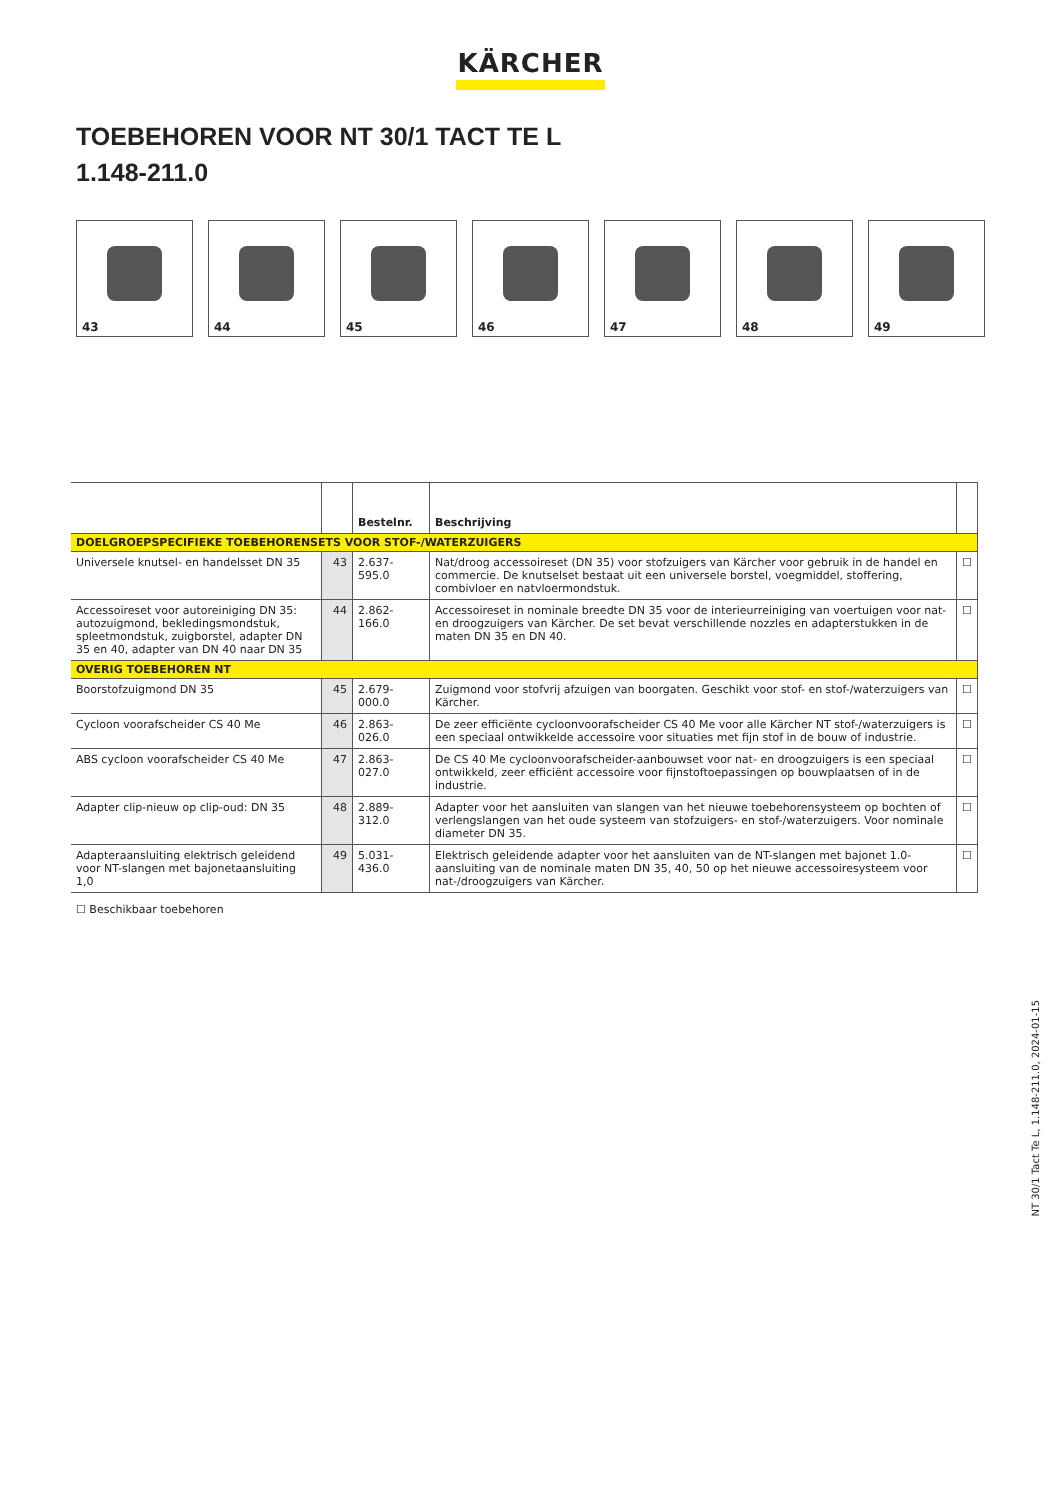KÄRCHER
TOEBEHOREN VOOR NT 30/1 TACT TE L
1.148-211.0
43
44
45
46
47
48
49
| | | Bestelnr. | Beschrijving | |
| --- | --- | --- | --- | --- |
| DOELGROEPSPECIFIEKE TOEBEHORENSETS VOOR STOF-/WATERZUIGERS | | | | |
| Universele knutsel- en handelsset DN 35 | 43 | 2.637-595.0 | Nat/droog accessoireset (DN 35) voor stofzuigers van Kärcher voor gebruik in de handel en commercie. De knutselset bestaat uit een universele borstel, voegmiddel, stoffering, combivloer en natvloermondstuk. | ☐ |
| Accessoireset voor autoreiniging DN 35: autozuigmond, bekledingsmondstuk, spleetmondstuk, zuigborstel, adapter DN 35 en 40, adapter van DN 40 naar DN 35 | 44 | 2.862-166.0 | Accessoireset in nominale breedte DN 35 voor de interieurreiniging van voertuigen voor nat- en droogzuigers van Kärcher. De set bevat verschillende nozzles en adapterstukken in de maten DN 35 en DN 40. | ☐ |
| OVERIG TOEBEHOREN NT | | | | |
| Boorstofzuigmond DN 35 | 45 | 2.679-000.0 | Zuigmond voor stofvrij afzuigen van boorgaten. Geschikt voor stof- en stof-/waterzuigers van Kärcher. | ☐ |
| Cycloon voorafscheider CS 40 Me | 46 | 2.863-026.0 | De zeer efficiënte cycloonvoorafscheider CS 40 Me voor alle Kärcher NT stof-/waterzuigers is een speciaal ontwikkelde accessoire voor situaties met fijn stof in de bouw of industrie. | ☐ |
| ABS cycloon voorafscheider CS 40 Me | 47 | 2.863-027.0 | De CS 40 Me cycloonvoorafscheider-aanbouwset voor nat- en droogzuigers is een speciaal ontwikkeld, zeer efficiënt accessoire voor fijnstoftoepassingen op bouwplaatsen of in de industrie. | ☐ |
| Adapter clip-nieuw op clip-oud: DN 35 | 48 | 2.889-312.0 | Adapter voor het aansluiten van slangen van het nieuwe toebehorensysteem op bochten of verlengslangen van het oude systeem van stofzuigers- en stof-/waterzuigers. Voor nominale diameter DN 35. | ☐ |
| Adapteraansluiting elektrisch geleidend voor NT-slangen met bajonetaansluiting 1,0 | 49 | 5.031-436.0 | Elektrisch geleidende adapter voor het aansluiten van de NT-slangen met bajonet 1.0-aansluiting van de nominale maten DN 35, 40, 50 op het nieuwe accessoiresysteem voor nat-/droogzuigers van Kärcher. | ☐ |
☐ Beschikbaar toebehoren
NT 30/1 Tact Te L, 1.148-211.0, 2024-01-15